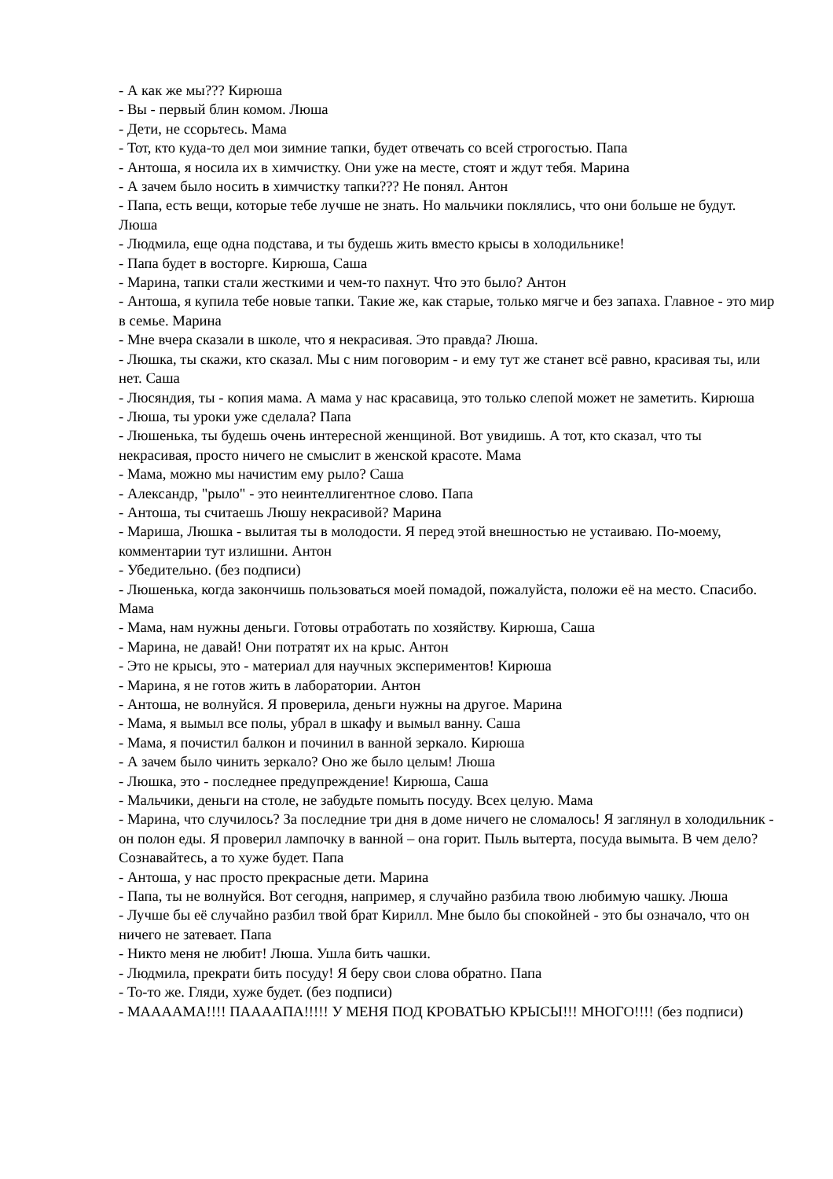- А как же мы??? Кирюша
- Вы - первый блин комом. Люша
- Дети, не ссорьтесь. Мама
- Тот, кто куда-то дел мои зимние тапки, будет отвечать со всей строгостью. Папа
- Антоша, я носила их в химчистку. Они уже на месте, стоят и ждут тебя. Марина
- А зачем было носить в химчистку тапки??? Не понял. Антон
- Папа, есть вещи, которые тебе лучше не знать. Но мальчики поклялись, что они больше не будут. Люша
- Людмила, еще одна подстава, и ты будешь жить вместо крысы в холодильнике!
- Папа будет в восторге. Кирюша, Саша
- Марина, тапки стали жесткими и чем-то пахнут. Что это было? Антон
- Антоша, я купила тебе новые тапки. Такие же, как старые, только мягче и без запаха. Главное - это мир в семье. Марина
- Мне вчера сказали в школе, что я некрасивая. Это правда? Люша.
- Люшка, ты скажи, кто сказал. Мы с ним поговорим - и ему тут же станет всё равно, красивая ты, или нет. Саша
- Люсяндия, ты - копия мама. А мама у нас красавица, это только слепой может не заметить. Кирюша
- Люша, ты уроки уже сделала? Папа
- Люшенька, ты будешь очень интересной женщиной. Вот увидишь. А тот, кто сказал, что ты некрасивая, просто ничего не смыслит в женской красоте. Мама
- Мама, можно мы начистим ему рыло? Саша
- Александр, "рыло" - это неинтеллигентное слово. Папа
- Антоша, ты считаешь Люшу некрасивой? Марина
- Мариша, Люшка - вылитая ты в молодости. Я перед этой внешностью не устаиваю. По-моему, комментарии тут излишни. Антон
- Убедительно. (без подписи)
- Люшенька, когда закончишь пользоваться моей помадой, пожалуйста, положи её на место. Спасибо. Мама
- Мама, нам нужны деньги. Готовы отработать по хозяйству. Кирюша, Саша
- Марина, не давай! Они потратят их на крыс. Антон
- Это не крысы, это - материал для научных экспериментов! Кирюша
- Марина, я не готов жить в лаборатории. Антон
- Антоша, не волнуйся. Я проверила, деньги нужны на другое. Марина
- Мама, я вымыл все полы, убрал в шкафу и вымыл ванну. Саша
- Мама, я почистил балкон и починил в ванной зеркало. Кирюша
- А зачем было чинить зеркало? Оно же было целым! Люша
- Люшка, это - последнее предупреждение! Кирюша, Саша
- Мальчики, деньги на столе, не забудьте помыть посуду. Всех целую. Мама
- Марина, что случилось? За последние три дня в доме ничего не сломалось! Я заглянул в холодильник - он полон еды. Я проверил лампочку в ванной – она горит. Пыль вытерта, посуда вымыта. В чем дело? Сознавайтесь, а то хуже будет. Папа
- Антоша, у нас просто прекрасные дети. Марина
- Папа, ты не волнуйся. Вот сегодня, например, я случайно разбила твою любимую чашку. Люша
- Лучше бы её случайно разбил твой брат Кирилл. Мне было бы спокойней - это бы означало, что он ничего не затевает. Папа
- Никто меня не любит! Люша. Ушла бить чашки.
- Людмила, прекрати бить посуду! Я беру свои слова обратно. Папа
- То-то же. Гляди, хуже будет. (без подписи)
- МААААМА!!!! ПААААПА!!!!! У МЕНЯ ПОД КРОВАТЬЮ КРЫСЫ!!! МНОГО!!!! (без подписи)